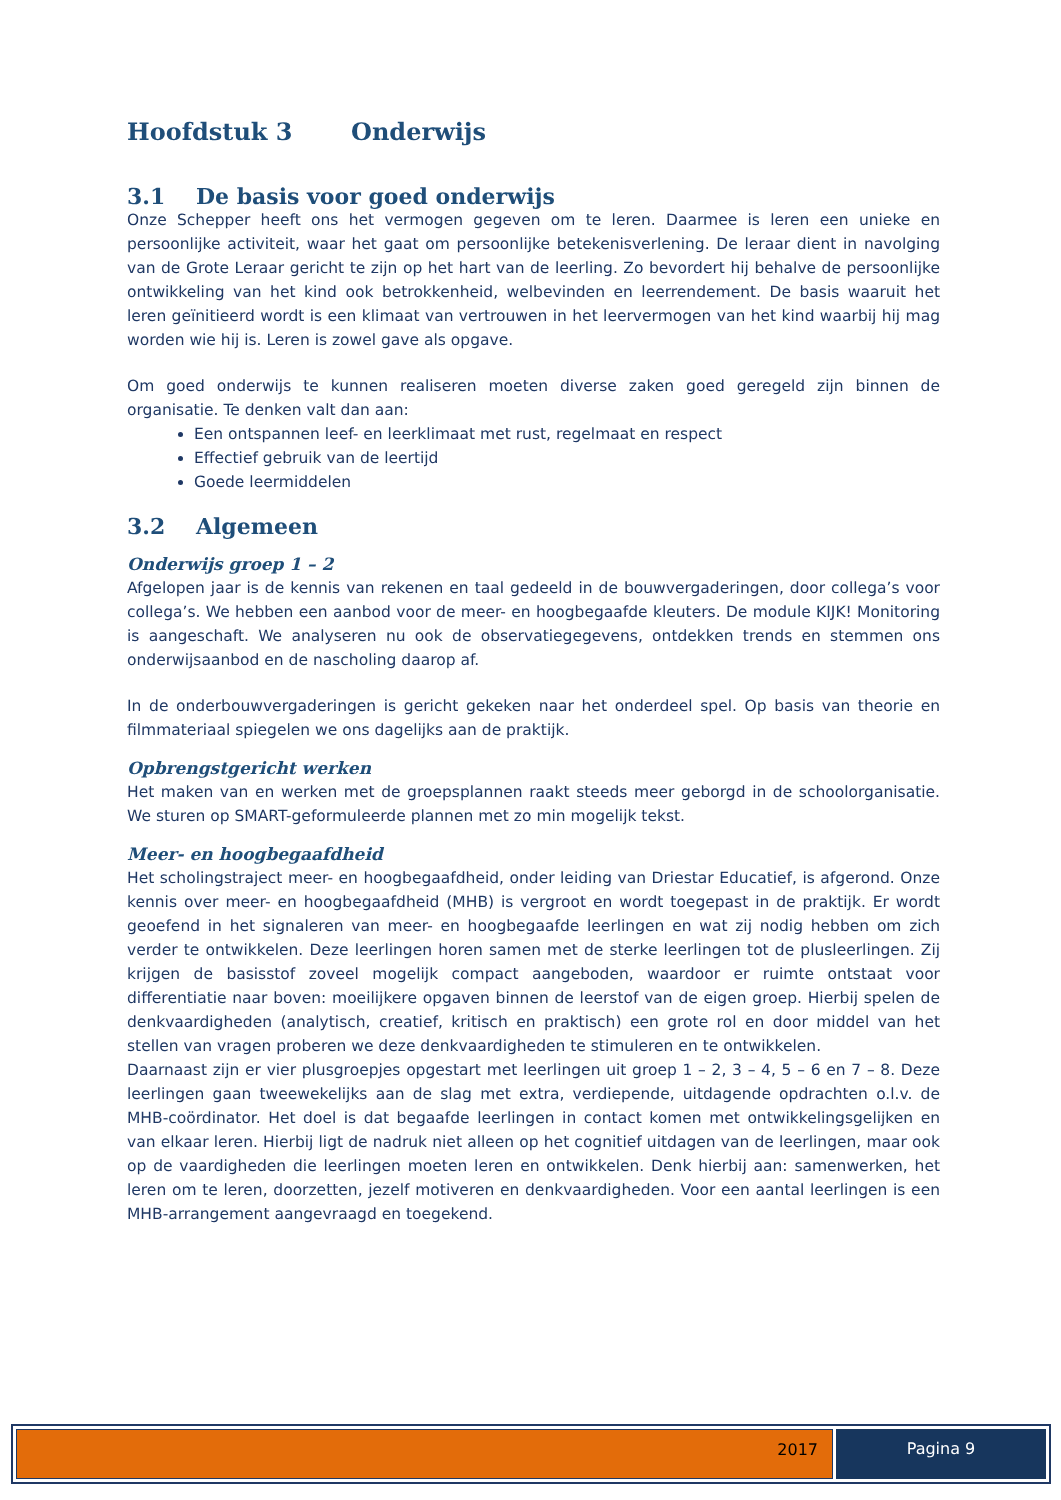Hoofdstuk 3 Onderwijs
3.1 De basis voor goed onderwijs
Onze Schepper heeft ons het vermogen gegeven om te leren. Daarmee is leren een unieke en persoonlijke activiteit, waar het gaat om persoonlijke betekenisverlening. De leraar dient in navolging van de Grote Leraar gericht te zijn op het hart van de leerling. Zo bevordert hij behalve de persoonlijke ontwikkeling van het kind ook betrokkenheid, welbevinden en leerrendement. De basis waaruit het leren geïnitieerd wordt is een klimaat van vertrouwen in het leervermogen van het kind waarbij hij mag worden wie hij is. Leren is zowel gave als opgave.
Om goed onderwijs te kunnen realiseren moeten diverse zaken goed geregeld zijn binnen de organisatie. Te denken valt dan aan:
Een ontspannen leef- en leerklimaat met rust, regelmaat en respect
Effectief gebruik van de leertijd
Goede leermiddelen
3.2 Algemeen
Onderwijs groep 1 – 2
Afgelopen jaar is de kennis van rekenen en taal gedeeld in de bouwvergaderingen, door collega’s voor collega’s. We hebben een aanbod voor de meer- en hoogbegaafde kleuters. De module KIJK! Monitoring is aangeschaft. We analyseren nu ook de observatiegegevens, ontdekken trends en stemmen ons onderwijsaanbod en de nascholing daarop af.
In de onderbouwvergaderingen is gericht gekeken naar het onderdeel spel. Op basis van theorie en filmmateriaal spiegelen we ons dagelijks aan de praktijk.
Opbrengstgericht werken
Het maken van en werken met de groepsplannen raakt steeds meer geborgd in de schoolorganisatie. We sturen op SMART-geformuleerde plannen met zo min mogelijk tekst.
Meer- en hoogbegaafdheid
Het scholingstraject meer- en hoogbegaafdheid, onder leiding van Driestar Educatief, is afgerond. Onze kennis over meer- en hoogbegaafdheid (MHB) is vergroot en wordt toegepast in de praktijk. Er wordt geoefend in het signaleren van meer- en hoogbegaafde leerlingen en wat zij nodig hebben om zich verder te ontwikkelen. Deze leerlingen horen samen met de sterke leerlingen tot de plusleerlingen. Zij krijgen de basisstof zoveel mogelijk compact aangeboden, waardoor er ruimte ontstaat voor differentiatie naar boven: moeilijkere opgaven binnen de leerstof van de eigen groep. Hierbij spelen de denkvaardigheden (analytisch, creatief, kritisch en praktisch) een grote rol en door middel van het stellen van vragen proberen we deze denkvaardigheden te stimuleren en te ontwikkelen.
Daarnaast zijn er vier plusgroepjes opgestart met leerlingen uit groep 1 – 2, 3 – 4, 5 – 6 en 7 – 8. Deze leerlingen gaan tweewekelijks aan de slag met extra, verdiepende, uitdagende opdrachten o.l.v. de MHB-coördinator. Het doel is dat begaafde leerlingen in contact komen met ontwikkelingsgelijken en van elkaar leren. Hierbij ligt de nadruk niet alleen op het cognitief uitdagen van de leerlingen, maar ook op de vaardigheden die leerlingen moeten leren en ontwikkelen. Denk hierbij aan: samenwerken, het leren om te leren, doorzetten, jezelf motiveren en denkvaardigheden. Voor een aantal leerlingen is een MHB-arrangement aangevraagd en toegekend.
2017 Pagina 9